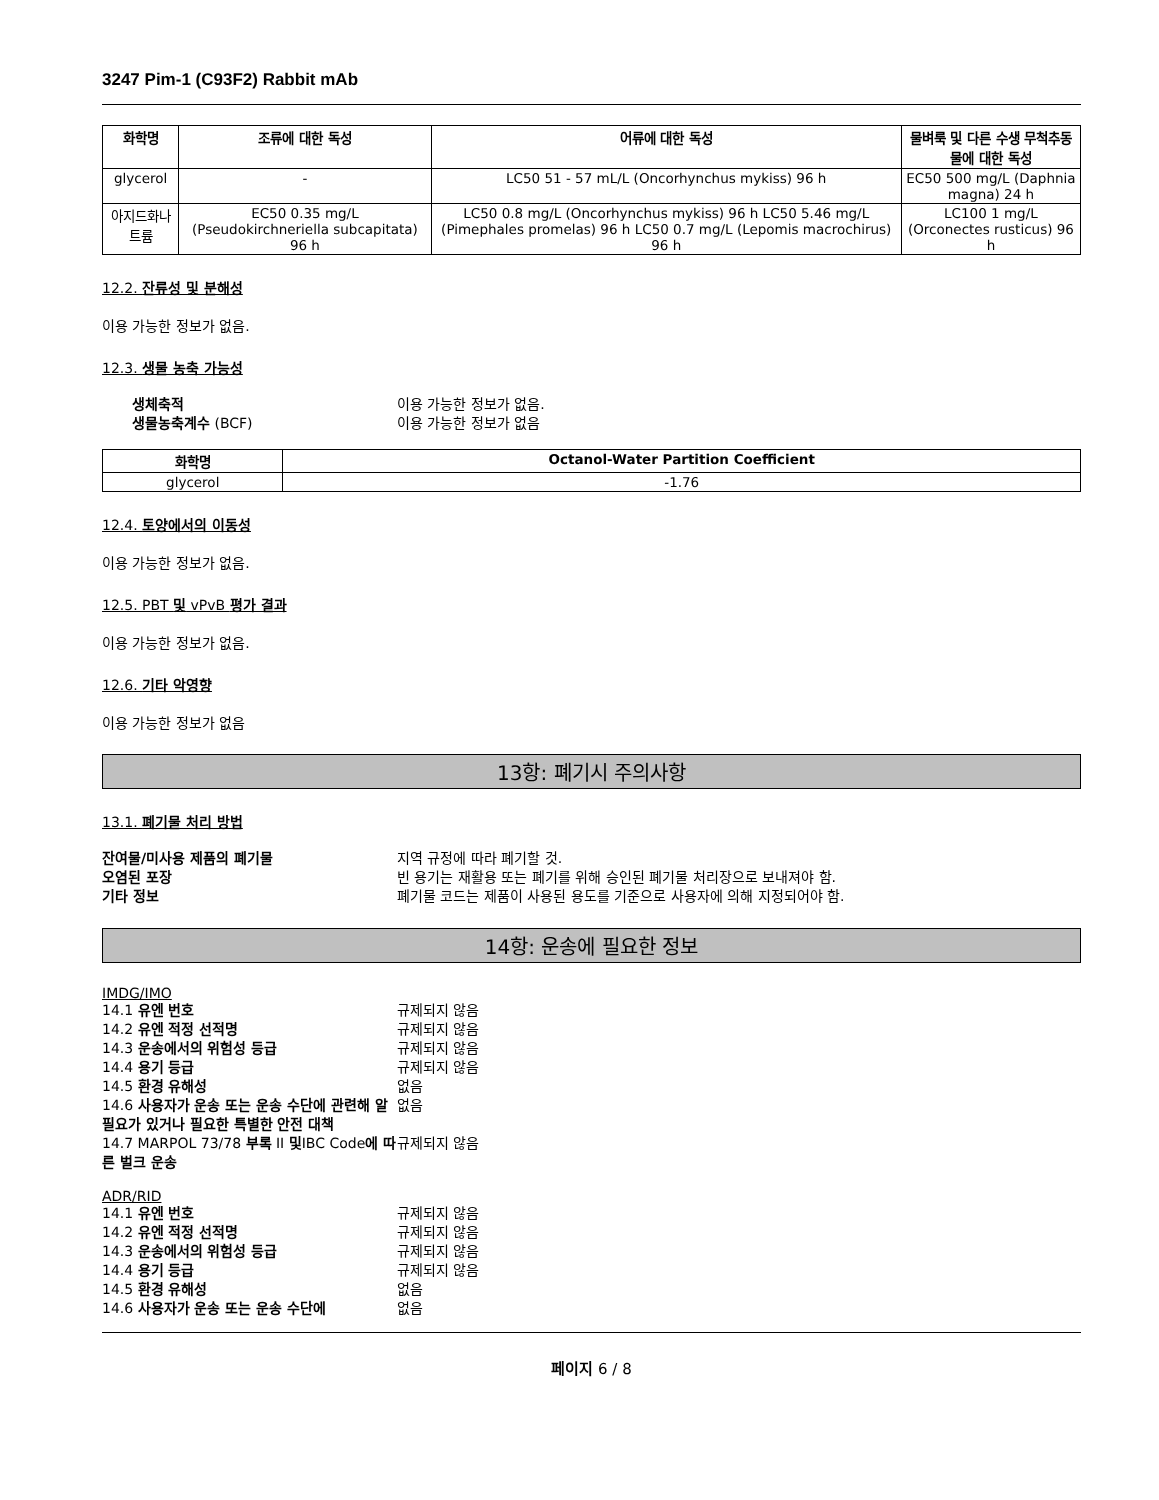3247 Pim-1 (C93F2) Rabbit mAb
| 화학명 | 조류에 대한 독성 | 어류에 대한 독성 | 물벼룩 및 다른 수생 무척추동물에 대한 독성 |
| --- | --- | --- | --- |
| glycerol | - | LC50 51 - 57 mL/L (Oncorhynchus mykiss) 96 h | EC50 500 mg/L (Daphnia magna) 24 h |
| 아지드화나트륨 | EC50 0.35 mg/L (Pseudokirchneriella subcapitata) 96 h | LC50 0.8 mg/L (Oncorhynchus mykiss) 96 h LC50 5.46 mg/L (Pimephales promelas) 96 h LC50 0.7 mg/L (Lepomis macrochirus) 96 h | LC100 1 mg/L (Orconectes rusticus) 96 h |
12.2. 잔류성 및 분해성
이용 가능한 정보가 없음.
12.3. 생물 농축 가능성
생체축적 이용 가능한 정보가 없음. 생물농축계수 (BCF) 이용 가능한 정보가 없음
| 화학명 | Octanol-Water Partition Coefficient |
| --- | --- |
| glycerol | -1.76 |
12.4. 토양에서의 이동성
이용 가능한 정보가 없음.
12.5. PBT 및 vPvB 평가 결과
이용 가능한 정보가 없음.
12.6. 기타 악영향
이용 가능한 정보가 없음
13항: 폐기시 주의사항
13.1. 폐기물 처리 방법
잔여물/미사용 제품의 폐기물 지역 규정에 따라 폐기할 것. 오염된 포장 빈 용기는 재활용 또는 폐기를 위해 승인된 폐기물 처리장으로 보내져야 함. 기타 정보 폐기물 코드는 제품이 사용된 용도를 기준으로 사용자에 의해 지정되어야 함.
14항: 운송에 필요한 정보
IMDG/IMO
14.1 유엔 번호 규제되지 않음 14.2 유엔 적정 선적명 규제되지 않음 14.3 운송에서의 위험성 등급 규제되지 않음 14.4 용기 등급 규제되지 않음 14.5 환경 유해성 없음 14.6 사용자가 운송 또는 운송 수단에 관련해 알 필요가 있거나 필요한 특별한 안전 대책 없음 14.7 MARPOL 73/78 부록 II 및IBC Code에 따른 벌크 운송 규제되지 않음
ADR/RID
14.1 유엔 번호 규제되지 않음 14.2 유엔 적정 선적명 규제되지 않음 14.3 운송에서의 위험성 등급 규제되지 않음 14.4 용기 등급 규제되지 않음 14.5 환경 유해성 없음 14.6 사용자가 운송 또는 운송 수단에 없음
페이지 6 / 8